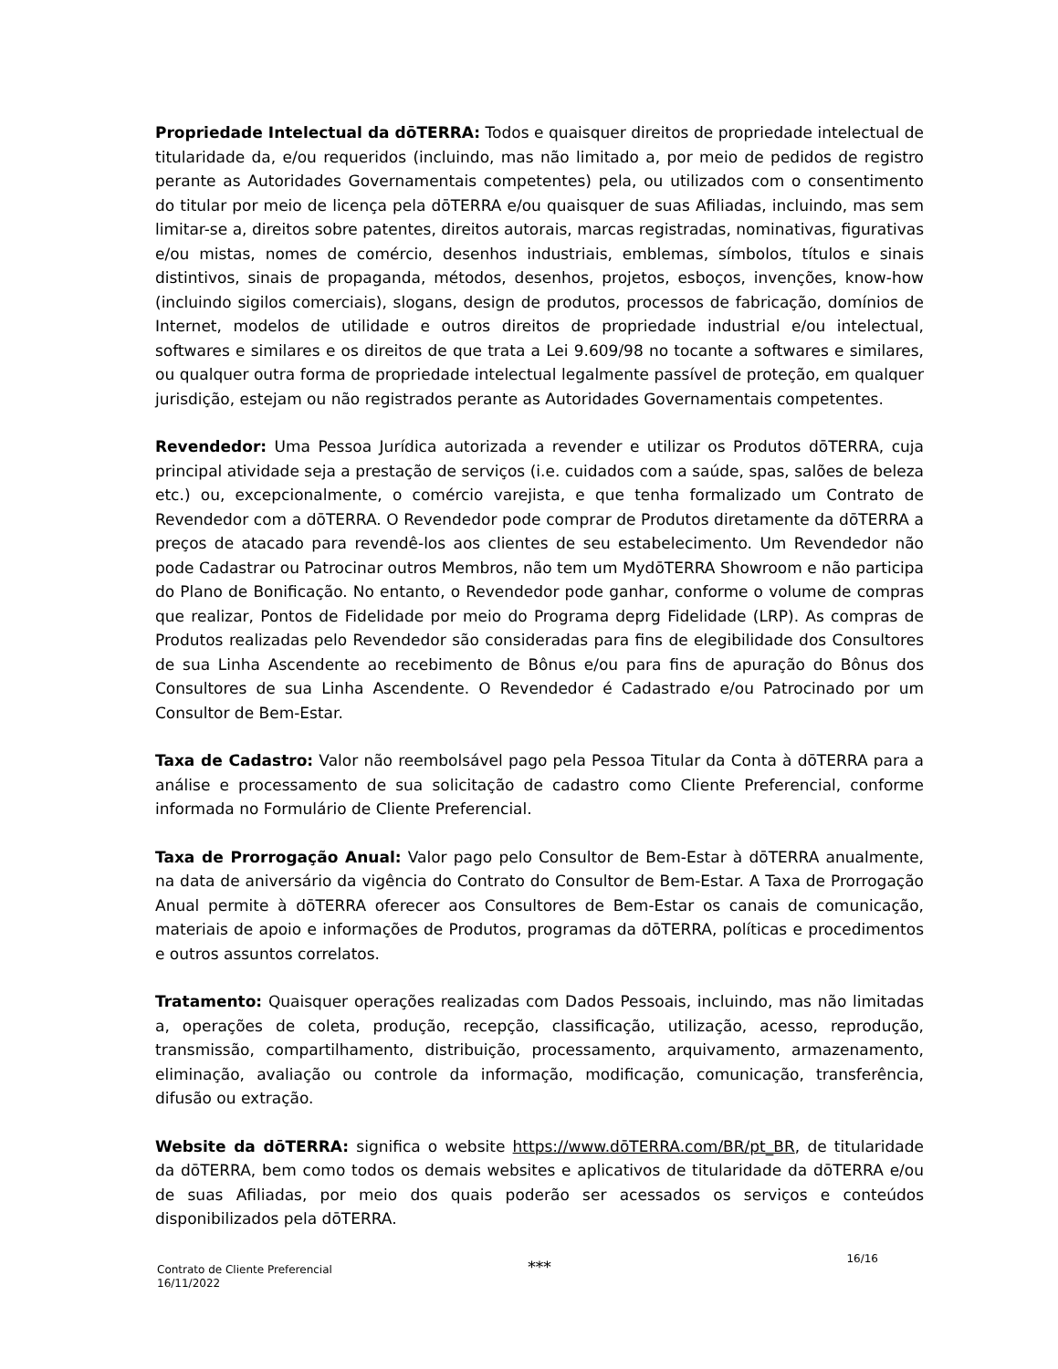Propriedade Intelectual da dōTERRA: Todos e quaisquer direitos de propriedade intelectual de titularidade da, e/ou requeridos (incluindo, mas não limitado a, por meio de pedidos de registro perante as Autoridades Governamentais competentes) pela, ou utilizados com o consentimento do titular por meio de licença pela dōTERRA e/ou quaisquer de suas Afiliadas, incluindo, mas sem limitar-se a, direitos sobre patentes, direitos autorais, marcas registradas, nominativas, figurativas e/ou mistas, nomes de comércio, desenhos industriais, emblemas, símbolos, títulos e sinais distintivos, sinais de propaganda, métodos, desenhos, projetos, esboços, invenções, know-how (incluindo sigilos comerciais), slogans, design de produtos, processos de fabricação, domínios de Internet, modelos de utilidade e outros direitos de propriedade industrial e/ou intelectual, softwares e similares e os direitos de que trata a Lei 9.609/98 no tocante a softwares e similares, ou qualquer outra forma de propriedade intelectual legalmente passível de proteção, em qualquer jurisdição, estejam ou não registrados perante as Autoridades Governamentais competentes.
Revendedor: Uma Pessoa Jurídica autorizada a revender e utilizar os Produtos dōTERRA, cuja principal atividade seja a prestação de serviços (i.e. cuidados com a saúde, spas, salões de beleza etc.) ou, excepcionalmente, o comércio varejista, e que tenha formalizado um Contrato de Revendedor com a dōTERRA. O Revendedor pode comprar de Produtos diretamente da dōTERRA a preços de atacado para revendê-los aos clientes de seu estabelecimento. Um Revendedor não pode Cadastrar ou Patrocinar outros Membros, não tem um MydōTERRA Showroom e não participa do Plano de Bonificação. No entanto, o Revendedor pode ganhar, conforme o volume de compras que realizar, Pontos de Fidelidade por meio do Programa deprg Fidelidade (LRP). As compras de Produtos realizadas pelo Revendedor são consideradas para fins de elegibilidade dos Consultores de sua Linha Ascendente ao recebimento de Bônus e/ou para fins de apuração do Bônus dos Consultores de sua Linha Ascendente. O Revendedor é Cadastrado e/ou Patrocinado por um Consultor de Bem-Estar.
Taxa de Cadastro: Valor não reembolsável pago pela Pessoa Titular da Conta à dōTERRA para a análise e processamento de sua solicitação de cadastro como Cliente Preferencial, conforme informada no Formulário de Cliente Preferencial.
Taxa de Prorrogação Anual: Valor pago pelo Consultor de Bem-Estar à dōTERRA anualmente, na data de aniversário da vigência do Contrato do Consultor de Bem-Estar. A Taxa de Prorrogação Anual permite à dōTERRA oferecer aos Consultores de Bem-Estar os canais de comunicação, materiais de apoio e informações de Produtos, programas da dōTERRA, políticas e procedimentos e outros assuntos correlatos.
Tratamento: Quaisquer operações realizadas com Dados Pessoais, incluindo, mas não limitadas a, operações de coleta, produção, recepção, classificação, utilização, acesso, reprodução, transmissão, compartilhamento, distribuição, processamento, arquivamento, armazenamento, eliminação, avaliação ou controle da informação, modificação, comunicação, transferência, difusão ou extração.
Website da dōTERRA: significa o website https://www.dōTERRA.com/BR/pt_BR, de titularidade da dōTERRA, bem como todos os demais websites e aplicativos de titularidade da dōTERRA e/ou de suas Afiliadas, por meio dos quais poderão ser acessados os serviços e conteúdos disponibilizados pela dōTERRA.
***
Contrato de Cliente Preferencial
16/11/2022
16/16